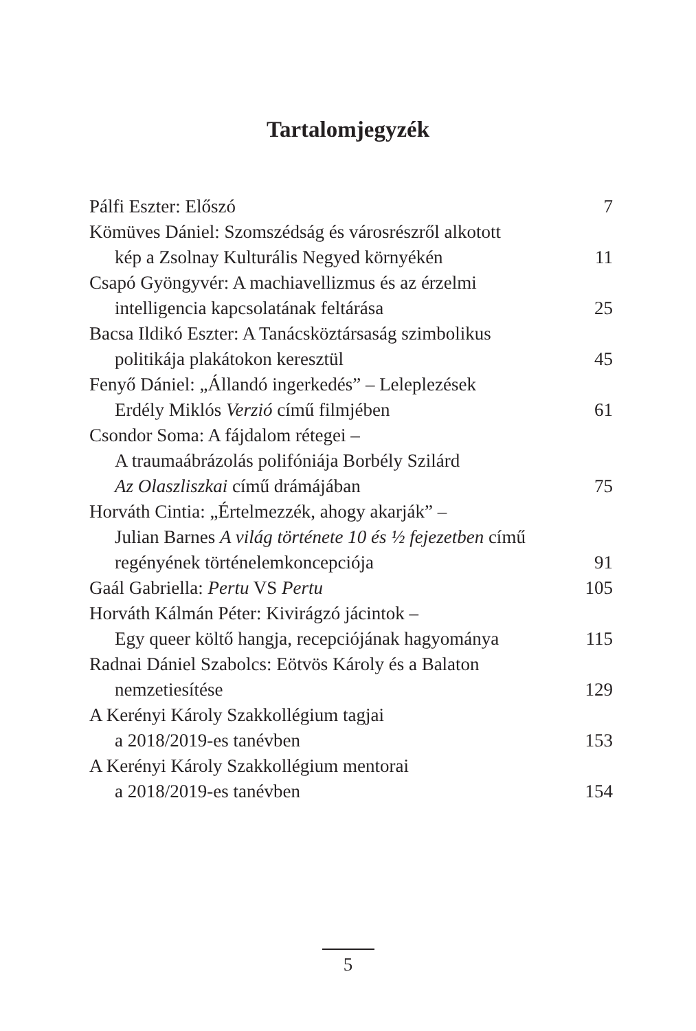Tartalomjegyzék
Pálfi Eszter: Előszó 7
Kömüves Dániel: Szomszédság és városrészről alkotott
kép a Zsolnay Kulturális Negyed környékén 11
Csapó Gyöngyvér: A machiavellizmus és az érzelmi
intelligencia kapcsolatának feltárása 25
Bacsa Ildikó Eszter: A Tanácsköztársaság szimbolikus
politikája plakátokon keresztül 45
Fenyő Dániel: „Állandó ingerkedés” – Leleplezések
Erdély Miklós Verzió című filmjében 61
Csondor Soma: A fájdalom rétegei –
A traumaábrázolás polifóniája Borbély Szilárd
Az Olaszliszkai című drámájában 75
Horváth Cintia: „Értelmezzék, ahogy akarják” –
Julian Barnes A világ története 10 és ½ fejezetben című
regényének történelemkoncepciója 91
Gaál Gabriella: Pertu VS Pertu 105
Horváth Kálmán Péter: Kivirágzó jácintok –
Egy queer költő hangja, recepciójának hagyománya 115
Radnai Dániel Szabolcs: Eötvös Károly és a Balaton
nemzetiesítése 129
A Kerényi Károly Szakkollégium tagjai
a 2018/2019-es tanévben 153
A Kerényi Károly Szakkollégium mentorai
a 2018/2019-es tanévben 154
5